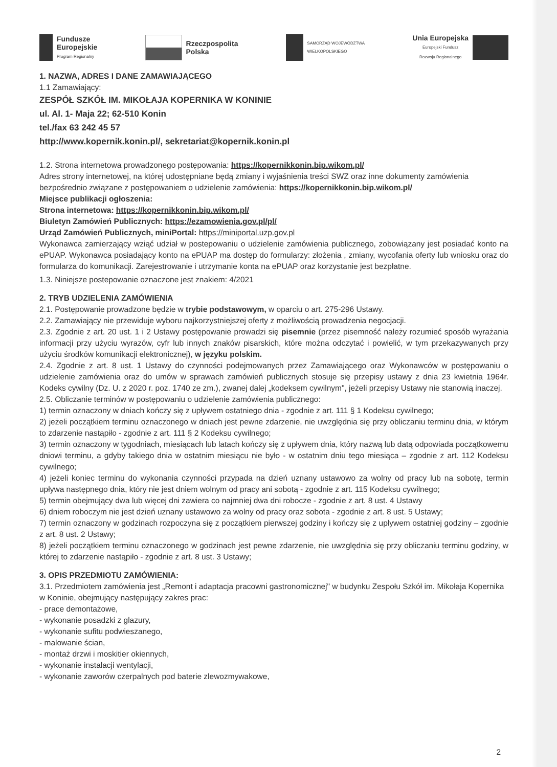Fundusze
Europejskie
Program Regionalny
Rzeczpospolita
Polska
SAMORZĄD WOJEWÓDZTWA
WIELKOPOLSKIEGO
Unia Europejska
Europejski Fundusz
Rozwoju Regionalnego
1. NAZWA, ADRES I DANE ZAMAWIAJĄCEGO
1.1 Zamawiający:
ZESPÓŁ SZKÓŁ IM. MIKOŁAJA KOPERNIKA W KONINIE
ul. Al. 1- Maja 22; 62-510 Konin
tel./fax 63 242 45 57
http://www.kopernik.konin.pl/, sekretariat@kopernik.konin.pl
1.2. Strona internetowa prowadzonego postępowania: https://kopernikkonin.bip.wikom.pl/
Adres strony internetowej, na której udostępniane będą zmiany i wyjaśnienia treści SWZ oraz inne dokumenty zamówienia bezpośrednio związane z postępowaniem o udzielenie zamówienia: https://kopernikkonin.bip.wikom.pl/
Miejsce publikacji ogłoszenia:
Strona internetowa: https://kopernikkonin.bip.wikom.pl/
Biuletyn Zamówień Publicznych: https://ezamowienia.gov.pl/pl/
Urząd Zamówień Publicznych, miniPortal: https://miniportal.uzp.gov.pl
Wykonawca zamierzający wziąć udział w postepowaniu o udzielenie zamówienia publicznego, zobowiązany jest posiadać konto na ePUAP. Wykonawca posiadający konto na ePUAP ma dostęp do formularzy: złożenia , zmiany, wycofania oferty lub wniosku oraz do formularza do komunikacji. Zarejestrowanie i utrzymanie konta na ePUAP oraz korzystanie jest bezpłatne.
1.3. Niniejsze postepowanie oznaczone jest znakiem: 4/2021
2. TRYB UDZIELENIA ZAMÓWIENIA
2.1. Postępowanie prowadzone będzie w trybie podstawowym, w oparciu o art. 275-296 Ustawy.
2.2. Zamawiający nie przewiduje wyboru najkorzystniejszej oferty z możliwością prowadzenia negocjacji.
2.3. Zgodnie z art. 20 ust. 1 i 2 Ustawy postępowanie prowadzi się pisemnie (przez pisemność należy rozumieć sposób wyrażania informacji przy użyciu wyrazów, cyfr lub innych znaków pisarskich, które można odczytać i powielić, w tym przekazywanych przy użyciu środków komunikacji elektronicznej), w języku polskim.
2.4. Zgodnie z art. 8 ust. 1 Ustawy do czynności podejmowanych przez Zamawiającego oraz Wykonawców w postępowaniu o udzielenie zamówienia oraz do umów w sprawach zamówień publicznych stosuje się przepisy ustawy z dnia 23 kwietnia 1964r. Kodeks cywilny (Dz. U. z 2020 r. poz. 1740 ze zm.), zwanej dalej „kodeksem cywilnym", jeżeli przepisy Ustawy nie stanowią inaczej.
2.5. Obliczanie terminów w postępowaniu o udzielenie zamówienia publicznego:
1) termin oznaczony w dniach kończy się z upływem ostatniego dnia - zgodnie z art. 111 § 1 Kodeksu cywilnego;
2) jeżeli początkiem terminu oznaczonego w dniach jest pewne zdarzenie, nie uwzględnia się przy obliczaniu terminu dnia, w którym to zdarzenie nastąpiło - zgodnie z art. 111 § 2 Kodeksu cywilnego;
3) termin oznaczony w tygodniach, miesiącach lub latach kończy się z upływem dnia, który nazwą lub datą odpowiada początkowemu dniowi terminu, a gdyby takiego dnia w ostatnim miesiącu nie było - w ostatnim dniu tego miesiąca – zgodnie z art. 112 Kodeksu cywilnego;
4) jeżeli koniec terminu do wykonania czynności przypada na dzień uznany ustawowo za wolny od pracy lub na sobotę, termin upływa następnego dnia, który nie jest dniem wolnym od pracy ani sobotą - zgodnie z art. 115 Kodeksu cywilnego;
5) termin obejmujący dwa lub więcej dni zawiera co najmniej dwa dni robocze - zgodnie z art. 8 ust. 4 Ustawy
6) dniem roboczym nie jest dzień uznany ustawowo za wolny od pracy oraz sobota - zgodnie z art. 8 ust. 5 Ustawy;
7) termin oznaczony w godzinach rozpoczyna się z początkiem pierwszej godziny i kończy się z upływem ostatniej godziny – zgodnie z art. 8 ust. 2 Ustawy;
8) jeżeli początkiem terminu oznaczonego w godzinach jest pewne zdarzenie, nie uwzględnia się przy obliczaniu terminu godziny, w której to zdarzenie nastąpiło - zgodnie z art. 8 ust. 3 Ustawy;
3. OPIS PRZEDMIOTU ZAMÓWIENIA:
3.1. Przedmiotem zamówienia jest „Remont i adaptacja pracowni gastronomicznej" w budynku Zespołu Szkół im. Mikołaja Kopernika w Koninie, obejmujący następujący zakres prac:
- prace demontażowe,
- wykonanie posadzki z glazury,
- wykonanie sufitu podwieszanego,
- malowanie ścian,
- montaż drzwi i moskitier okiennych,
- wykonanie instalacji wentylacji,
- wykonanie zaworów czerpalnych pod baterie zlewozmywakowe,
2